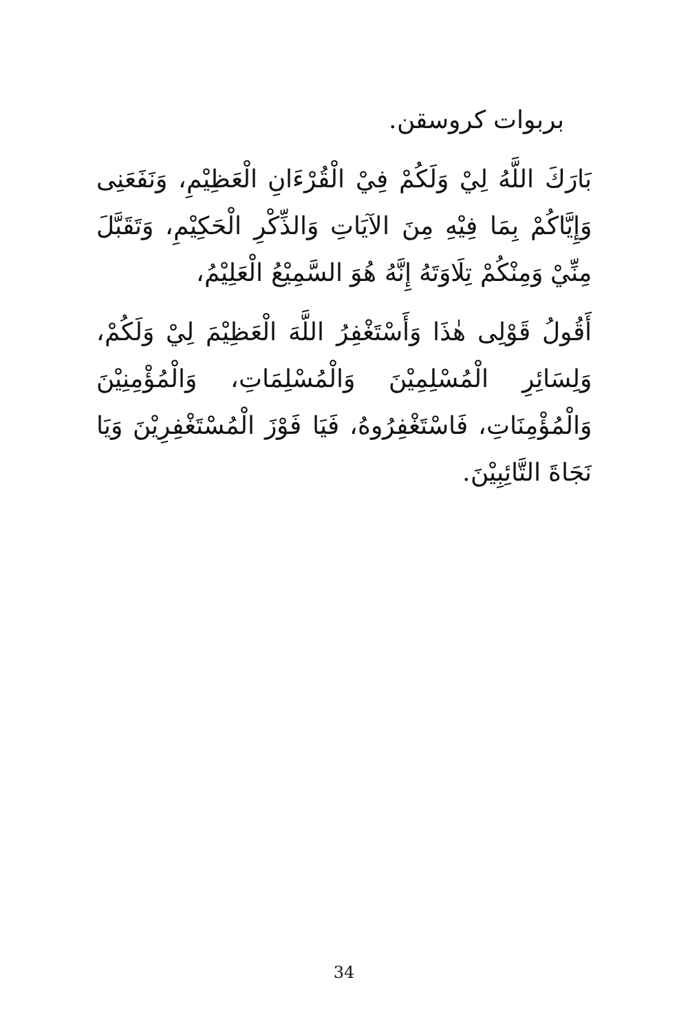بربوات كروسقن.
بَارَكَ اللَّهُ لِيْ وَلَكُمْ فِيْ الْقُرْءَانِ الْعَظِيْمِ، وَنَفَعَنِى وَإِيَّاكُمْ بِمَا فِيْهِ مِنَ الآيَاتِ وَالذِّكْرِ الْحَكِيْمِ، وَتَقَبَّلَ مِنِّيْ وَمِنْكُمْ تِلَاوَتَهُ إِنَّهُ هُوَ السَّمِيْعُ الْعَلِيْمُ،
أَقُولُ قَوْلِى هٰذَا وَأَسْتَغْفِرُ اللَّهَ الْعَظِيْمَ لِيْ وَلَكُمْ، وَلِسَائِرِ الْمُسْلِمِيْنَ وَالْمُسْلِمَاتِ، وَالْمُؤْمِنِيْنَ وَالْمُؤْمِنَاتِ، فَاسْتَغْفِرُوهُ، فَيَا فَوْزَ الْمُسْتَغْفِرِيْنَ وَيَا نَجَاةَ التَّائِبِيْنَ.
34